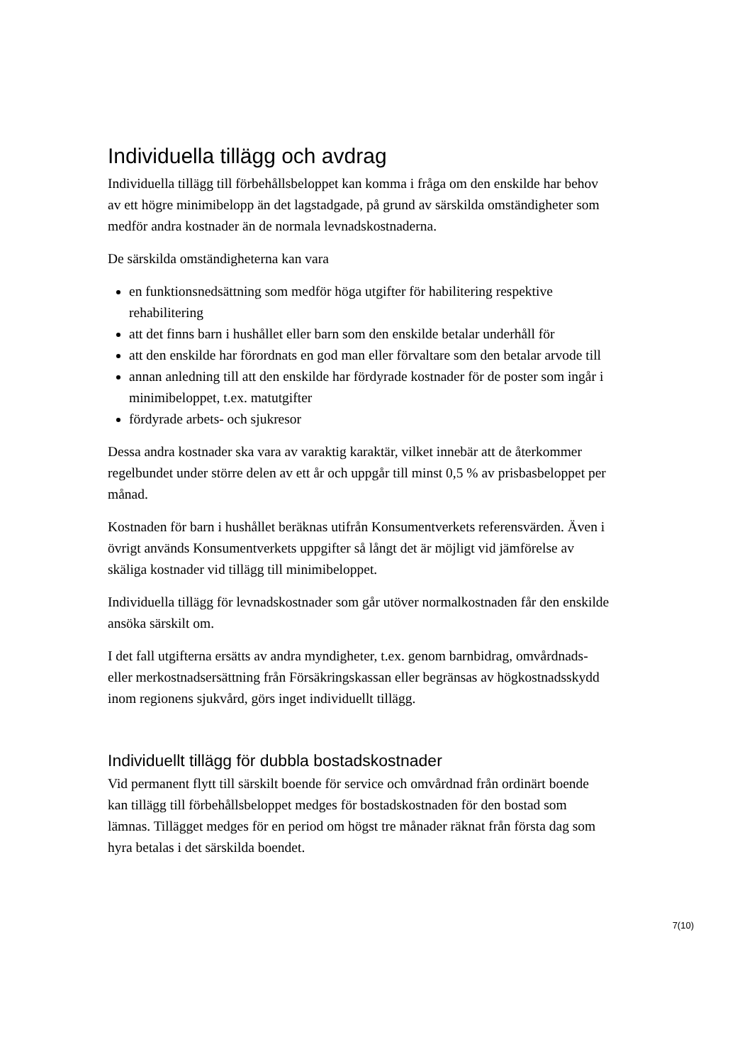Individuella tillägg och avdrag
Individuella tillägg till förbehållsbeloppet kan komma i fråga om den enskilde har behov av ett högre minimibelopp än det lagstadgade, på grund av särskilda omständigheter som medför andra kostnader än de normala levnadskostnaderna.
De särskilda omständigheterna kan vara
en funktionsnedsättning som medför höga utgifter för habilitering respektive rehabilitering
att det finns barn i hushållet eller barn som den enskilde betalar underhåll för
att den enskilde har förordnats en god man eller förvaltare som den betalar arvode till
annan anledning till att den enskilde har fördyrade kostnader för de poster som ingår i minimibeloppet, t.ex. matutgifter
fördyrade arbets- och sjukresor
Dessa andra kostnader ska vara av varaktig karaktär, vilket innebär att de återkommer regelbundet under större delen av ett år och uppgår till minst 0,5 % av prisbasbeloppet per månad.
Kostnaden för barn i hushållet beräknas utifrån Konsumentverkets referensvärden. Även i övrigt används Konsumentverkets uppgifter så långt det är möjligt vid jämförelse av skäliga kostnader vid tillägg till minimibeloppet.
Individuella tillägg för levnadskostnader som går utöver normalkostnaden får den enskilde ansöka särskilt om.
I det fall utgifterna ersätts av andra myndigheter, t.ex. genom barnbidrag, omvårdnads- eller merkostnadsersättning från Försäkringskassan eller begränsas av högkostnadsskydd inom regionens sjukvård, görs inget individuellt tillägg.
Individuellt tillägg för dubbla bostadskostnader
Vid permanent flytt till särskilt boende för service och omvårdnad från ordinärt boende kan tillägg till förbehållsbeloppet medges för bostadskostnaden för den bostad som lämnas. Tillägget medges för en period om högst tre månader räknat från första dag som hyra betalas i det särskilda boendet.
7(10)